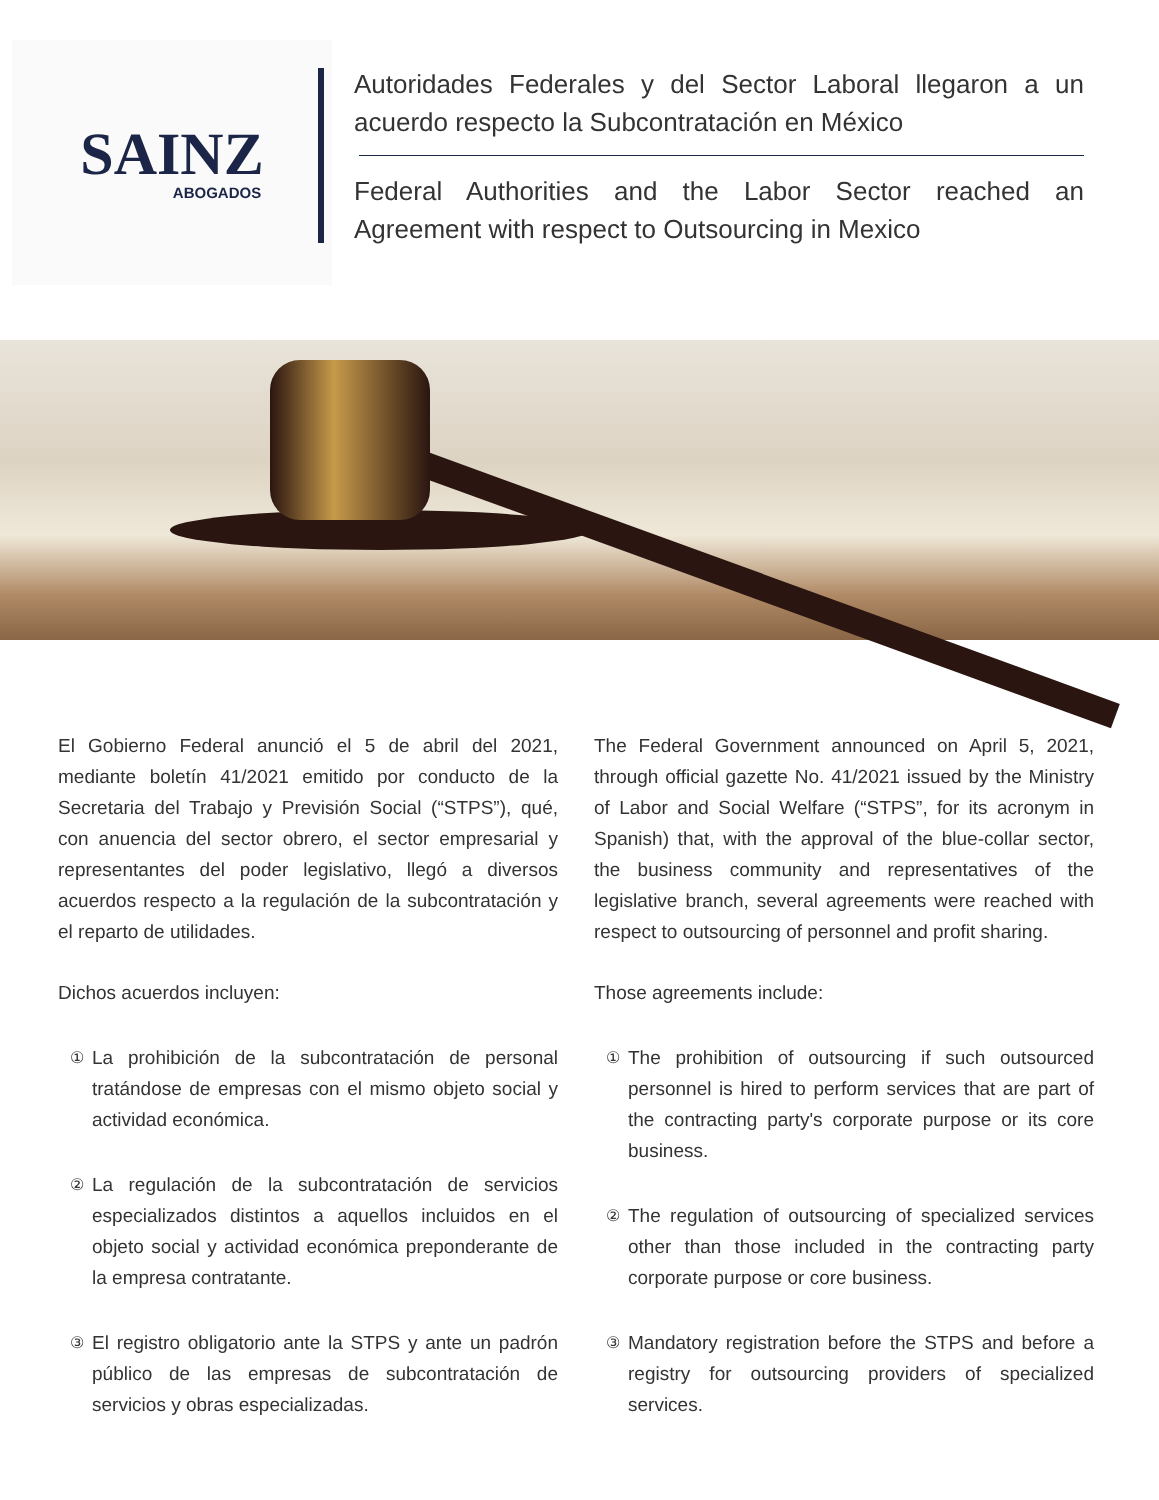SAINZ
ABOGADOS
Autoridades Federales y del Sector Laboral llegaron a un acuerdo respecto la Subcontratación en México
Federal Authorities and the Labor Sector reached an Agreement with respect to Outsourcing in Mexico
El Gobierno Federal anunció el 5 de abril del 2021, mediante boletín 41/2021 emitido por conducto de la Secretaria del Trabajo y Previsión Social (“STPS”), qué, con anuencia del sector obrero, el sector empresarial y representantes del poder legislativo, llegó a diversos acuerdos respecto a la regulación de la subcontratación y el reparto de utilidades.
Dichos acuerdos incluyen:
①
La prohibición de la subcontratación de personal tratándose de empresas con el mismo objeto social y actividad económica.
②
La regulación de la subcontratación de servicios especializados distintos a aquellos incluidos en el objeto social y actividad económica preponderante de la empresa contratante.
③
El registro obligatorio ante la STPS y ante un padrón público de las empresas de subcontratación de servicios y obras especializadas.
The Federal Government announced on April 5, 2021, through official gazette No. 41/2021 issued by the Ministry of Labor and Social Welfare (“STPS”, for its acronym in Spanish) that, with the approval of the blue-collar sector, the business community and representatives of the legislative branch, several agreements were reached with respect to outsourcing of personnel and profit sharing.
Those agreements include:
①
The prohibition of outsourcing if such outsourced personnel is hired to perform services that are part of the contracting party's corporate purpose or its core business.
②
The regulation of outsourcing of specialized services other than those included in the contracting party corporate purpose or core business.
③
Mandatory registration before the STPS and before a registry for outsourcing providers of specialized services.